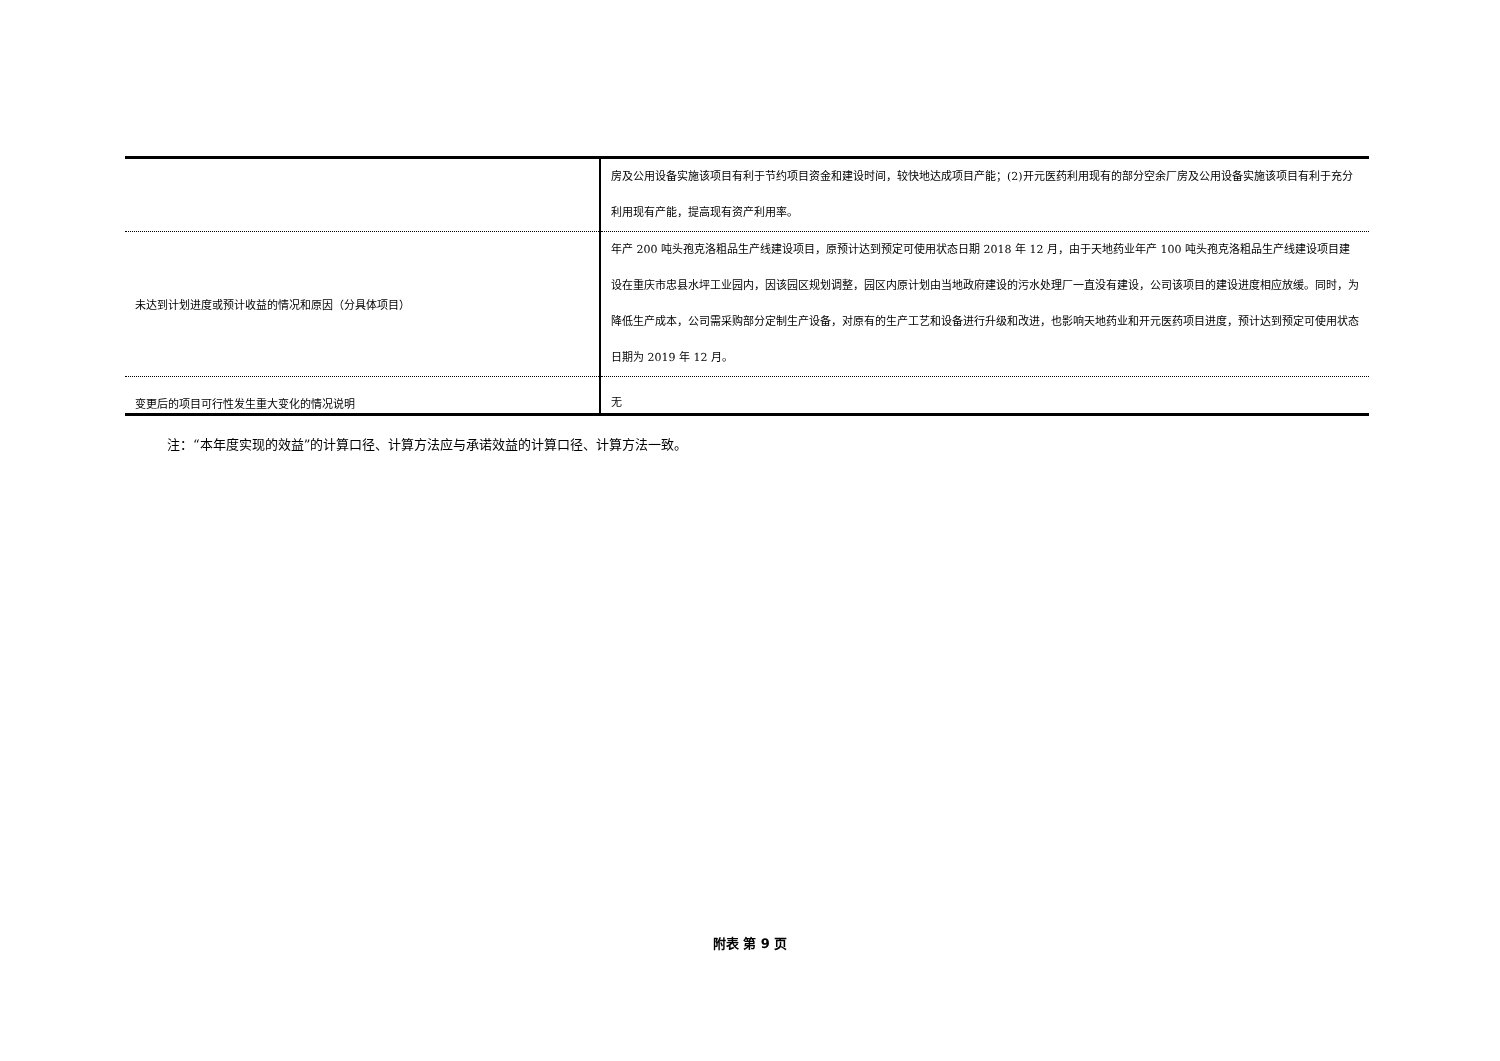| | 房及公用设备实施该项目有利于节约项目资金和建设时间，较快地达成项目产能；(2)开元医药利用现有的部分空余厂房及公用设备实施该项目有利于充分利用现有产能，提高现有资产利用率。 |
| 未达到计划进度或预计收益的情况和原因（分具体项目） | 年产 200 吨头孢克洛粗品生产线建设项目，原预计达到预定可使用状态日期 2018 年 12 月，由于天地药业年产 100 吨头孢克洛粗品生产线建设项目建设在重庆市忠县水坪工业园内，因该园区规划调整，园区内原计划由当地政府建设的污水处理厂一直没有建设，公司该项目的建设进度相应放缓。同时，为降低生产成本，公司需采购部分定制生产设备，对原有的生产工艺和设备进行升级和改进，也影响天地药业和开元医药项目进度，预计达到预定可使用状态日期为 2019 年 12 月。 |
| 变更后的项目可行性发生重大变化的情况说明 | 无 |
注：“本年度实现的效益”的计算口径、计算方法应与承诺效益的计算口径、计算方法一致。
附表 第 9 页